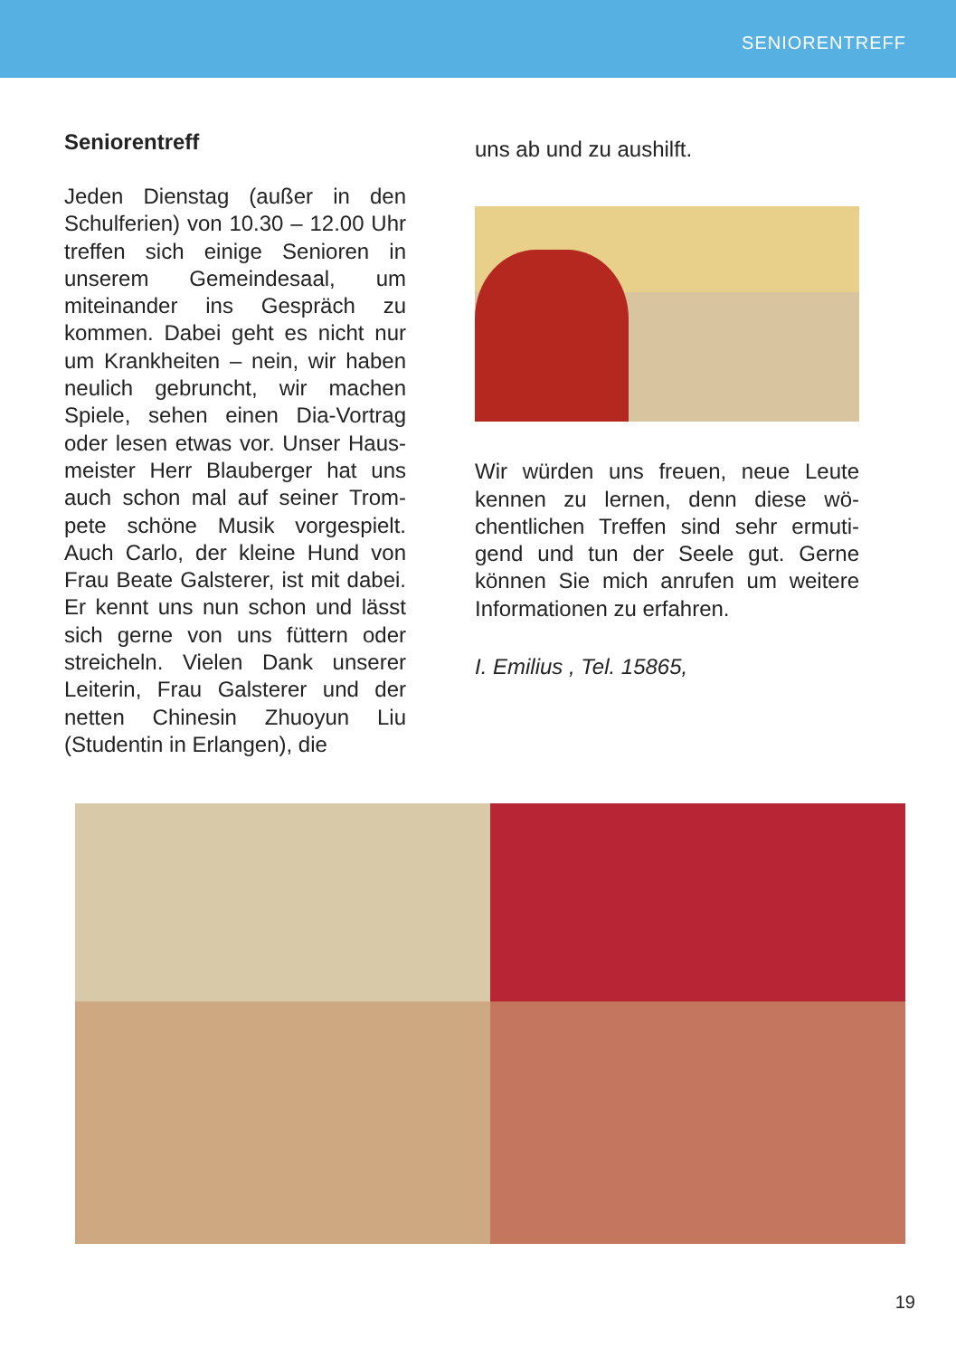SENIORENTREFF
Seniorentreff
Jeden Dienstag (außer in den Schulferien) von 10.30 – 12.00 Uhr treffen sich einige Senioren in unserem Gemeindesaal, um miteinander ins Gespräch zu kommen. Dabei geht es nicht nur um Krankheiten – nein, wir haben neulich gebruncht, wir machen Spiele, sehen einen Dia-Vortrag oder lesen etwas vor. Unser Haus­meister Herr Blauberger hat uns auch schon mal auf seiner Trom­pete schöne Musik vorgespielt. Auch Carlo, der kleine Hund von Frau Beate Galsterer, ist mit da­bei. Er kennt uns nun schon und lässt sich gerne von uns füt­tern oder streicheln. Vielen Dank unserer Leiterin, Frau Galsterer und der netten Chinesin Zhuoyun Liu (Studentin in Erlangen), die
uns ab und zu aushilft.
Wir würden uns freuen, neue Leute kennen zu lernen, denn diese wö­chentlichen Treffen sind sehr ermuti­gend und tun der Seele gut. Gerne können Sie mich anrufen um weitere Informationen zu erfahren.
I. Emilius , Tel. 15865,
19